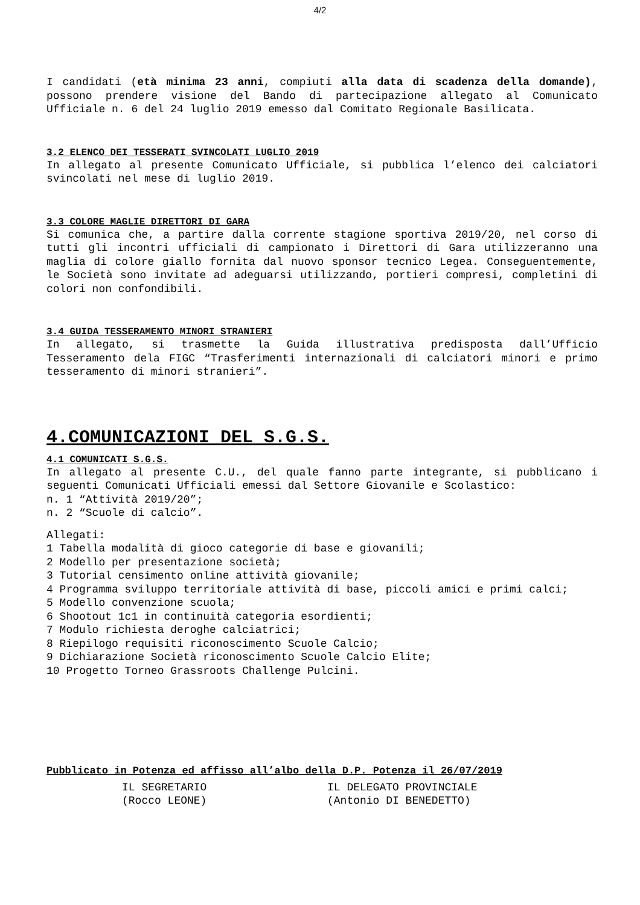4/2
I candidati (età minima 23 anni, compiuti alla data di scadenza della domande), possono prendere visione del Bando di partecipazione allegato al Comunicato Ufficiale n. 6 del 24 luglio 2019 emesso dal Comitato Regionale Basilicata.
3.2 ELENCO DEI TESSERATI SVINCOLATI LUGLIO 2019
In allegato al presente Comunicato Ufficiale, si pubblica l’elenco dei calciatori svincolati nel mese di luglio 2019.
3.3 COLORE MAGLIE DIRETTORI DI GARA
Si comunica che, a partire dalla corrente stagione sportiva 2019/20, nel corso di tutti gli incontri ufficiali di campionato i Direttori di Gara utilizzeranno una maglia di colore giallo fornita dal nuovo sponsor tecnico Legea. Conseguentemente, le Società sono invitate ad adeguarsi utilizzando, portieri compresi, completini di colori non confondibili.
3.4 GUIDA TESSERAMENTO MINORI STRANIERI
In allegato, si trasmette la Guida illustrativa predisposta dall’Ufficio Tesseramento dela FIGC “Trasferimenti internazionali di calciatori minori e primo tesseramento di minori stranieri”.
4.COMUNICAZIONI DEL S.G.S.
4.1 COMUNICATI S.G.S.
In allegato al presente C.U., del quale fanno parte integrante, si pubblicano i seguenti Comunicati Ufficiali emessi dal Settore Giovanile e Scolastico:
n. 1 “Attività 2019/20”;
n. 2 “Scuole di calcio”.
Allegati:
1 Tabella modalità di gioco categorie di base e giovanili;
2 Modello per presentazione società;
3 Tutorial censimento online attività giovanile;
4 Programma sviluppo territoriale attività di base, piccoli amici e primi calci;
5 Modello convenzione scuola;
6 Shootout 1c1 in continuità categoria esordienti;
7 Modulo richiesta deroghe calciatrici;
8 Riepilogo requisiti riconoscimento Scuole Calcio;
9 Dichiarazione Società riconoscimento Scuole Calcio Elite;
10 Progetto Torneo Grassroots Challenge Pulcini.
Pubblicato in Potenza ed affisso all’albo della D.P. Potenza il 26/07/2019
IL SEGRETARIO
(Rocco LEONE)
IL DELEGATO PROVINCIALE
(Antonio DI BENEDETTO)